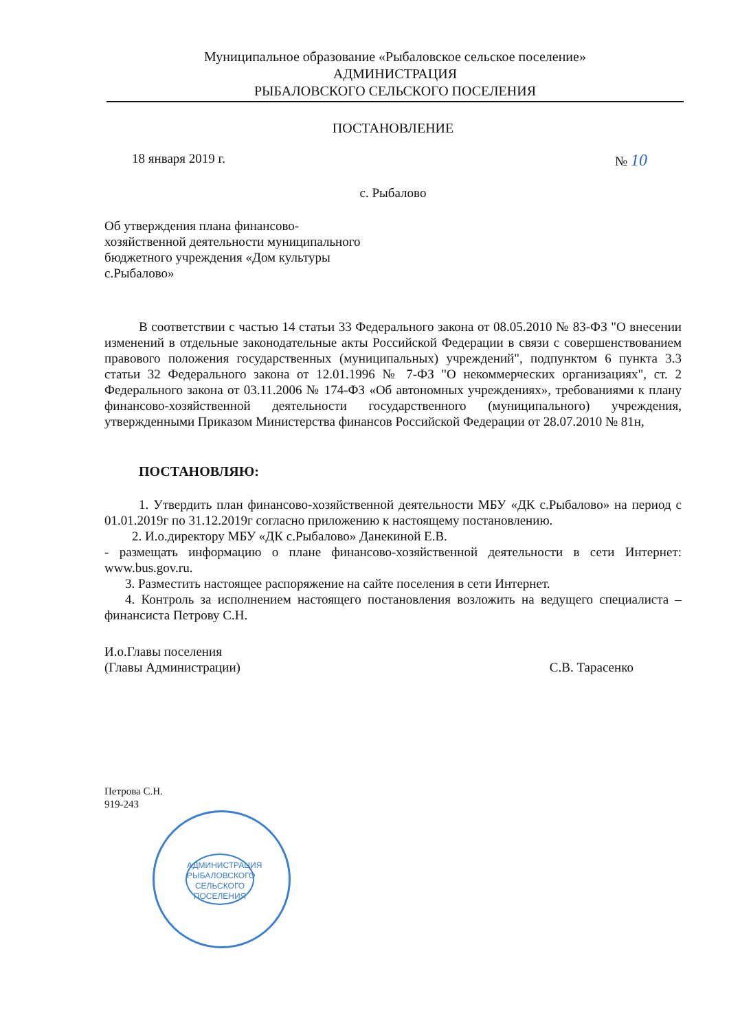Муниципальное образование «Рыбаловское сельское поселение»
АДМИНИСТРАЦИЯ
РЫБАЛОВСКОГО СЕЛЬСКОГО ПОСЕЛЕНИЯ
ПОСТАНОВЛЕНИЕ
18 января 2019 г. № 10
с. Рыбалово
Об утверждения плана финансово-
хозяйственной деятельности муниципального
бюджетного учреждения «Дом культуры
с.Рыбалово»
В соответствии с частью 14 статьи 33 Федерального закона от 08.05.2010 № 83-ФЗ "О внесении изменений в отдельные законодательные акты Российской Федерации в связи с совершенствованием правового положения государственных (муниципальных) учреждений", подпунктом 6 пункта 3.3 статьи 32 Федерального закона от 12.01.1996 № 7-ФЗ "О некоммерческих организациях", ст. 2 Федерального закона от 03.11.2006 № 174-ФЗ «Об автономных учреждениях», требованиями к плану финансово-хозяйственной деятельности государственного (муниципального) учреждения, утвержденными Приказом Министерства финансов Российской Федерации от 28.07.2010 № 81н,
ПОСТАНОВЛЯЮ:
1. Утвердить план финансово-хозяйственной деятельности МБУ «ДК с.Рыбалово» на период с 01.01.2019г по 31.12.2019г согласно приложению к настоящему постановлению.
2. И.о.директору МБУ «ДК с.Рыбалово» Данекиной Е.В.
- размещать информацию о плане финансово-хозяйственной деятельности в сети Интернет: www.bus.gov.ru.
3. Разместить настоящее распоряжение на сайте поселения в сети Интернет.
4. Контроль за исполнением настоящего постановления возложить на ведущего специалиста –финансиста Петрову С.Н.
И.о.Главы поселения
(Главы Администрации)
С.В. Тарасенко
Петрова С.Н.
919-243
АДМИНИСТРАЦИЯ РЫБАЛОВСКОГО СЕЛЬСКОГО ПОСЕЛЕНИЯ